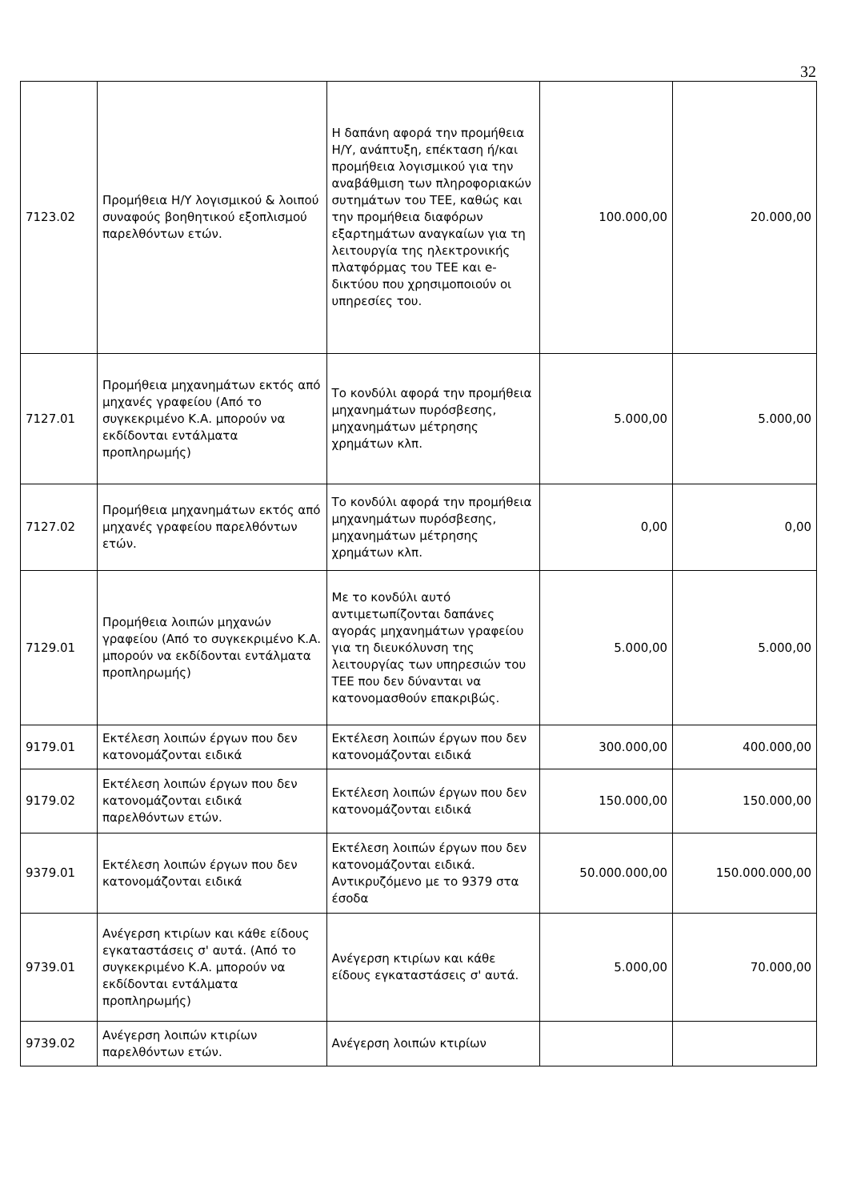32
| 7123.02 | Προμήθεια Η/Υ λογισμικού & λοιπού συναφούς βοηθητικού εξοπλισμού παρελθόντων ετών. | Η δαπάνη αφορά την προμήθεια Η/Υ, ανάπτυξη, επέκταση ή/και προμήθεια λογισμικού για την αναβάθμιση των πληροφοριακών συτημάτων του ΤΕΕ, καθώς και την προμήθεια διαφόρων εξαρτημάτων αναγκαίων για τη λειτουργία της ηλεκτρονικής πλατφόρμας του ΤΕΕ και e-δικτύου που χρησιμοποιούν οι υπηρεσίες του. | 100.000,00 | 20.000,00 |
| 7127.01 | Προμήθεια μηχανημάτων εκτός από μηχανές γραφείου (Από το συγκεκριμένο Κ.Α. μπορούν να εκδίδονται εντάλματα προπληρωμής) | Το κονδύλι αφορά την προμήθεια μηχανημάτων πυρόσβεσης, μηχανημάτων μέτρησης χρημάτων κλπ. | 5.000,00 | 5.000,00 |
| 7127.02 | Προμήθεια μηχανημάτων εκτός από μηχανές γραφείου παρελθόντων ετών. | Το κονδύλι αφορά την προμήθεια μηχανημάτων πυρόσβεσης, μηχανημάτων μέτρησης χρημάτων κλπ. | 0,00 | 0,00 |
| 7129.01 | Προμήθεια λοιπών μηχανών γραφείου (Από το συγκεκριμένο Κ.Α. μπορούν να εκδίδονται εντάλματα προπληρωμής) | Με το κονδύλι αυτό αντιμετωπίζονται δαπάνες αγοράς μηχανημάτων γραφείου για τη διευκόλυνση της λειτουργίας των υπηρεσιών του ΤΕΕ που δεν δύνανται να κατονομασθούν επακριβώς. | 5.000,00 | 5.000,00 |
| 9179.01 | Εκτέλεση λοιπών έργων που δεν κατονομάζονται ειδικά | Εκτέλεση λοιπών έργων που δεν κατονομάζονται ειδικά | 300.000,00 | 400.000,00 |
| 9179.02 | Εκτέλεση λοιπών έργων που δεν κατονομάζονται ειδικά παρελθόντων ετών. | Εκτέλεση λοιπών έργων που δεν κατονομάζονται ειδικά | 150.000,00 | 150.000,00 |
| 9379.01 | Εκτέλεση λοιπών έργων που δεν κατονομάζονται ειδικά | Εκτέλεση λοιπών έργων που δεν κατονομάζονται ειδικά. Αντικρυζόμενο με το 9379 στα έσοδα | 50.000.000,00 | 150.000.000,00 |
| 9739.01 | Ανέγερση κτιρίων και κάθε είδους εγκαταστάσεις σ' αυτά. (Από το συγκεκριμένο Κ.Α. μπορούν να εκδίδονται εντάλματα προπληρωμής) | Ανέγερση κτιρίων και κάθε είδους εγκαταστάσεις σ' αυτά. | 5.000,00 | 70.000,00 |
| 9739.02 | Ανέγερση λοιπών κτιρίων παρελθόντων ετών. | Ανέγερση λοιπών κτιρίων | | |